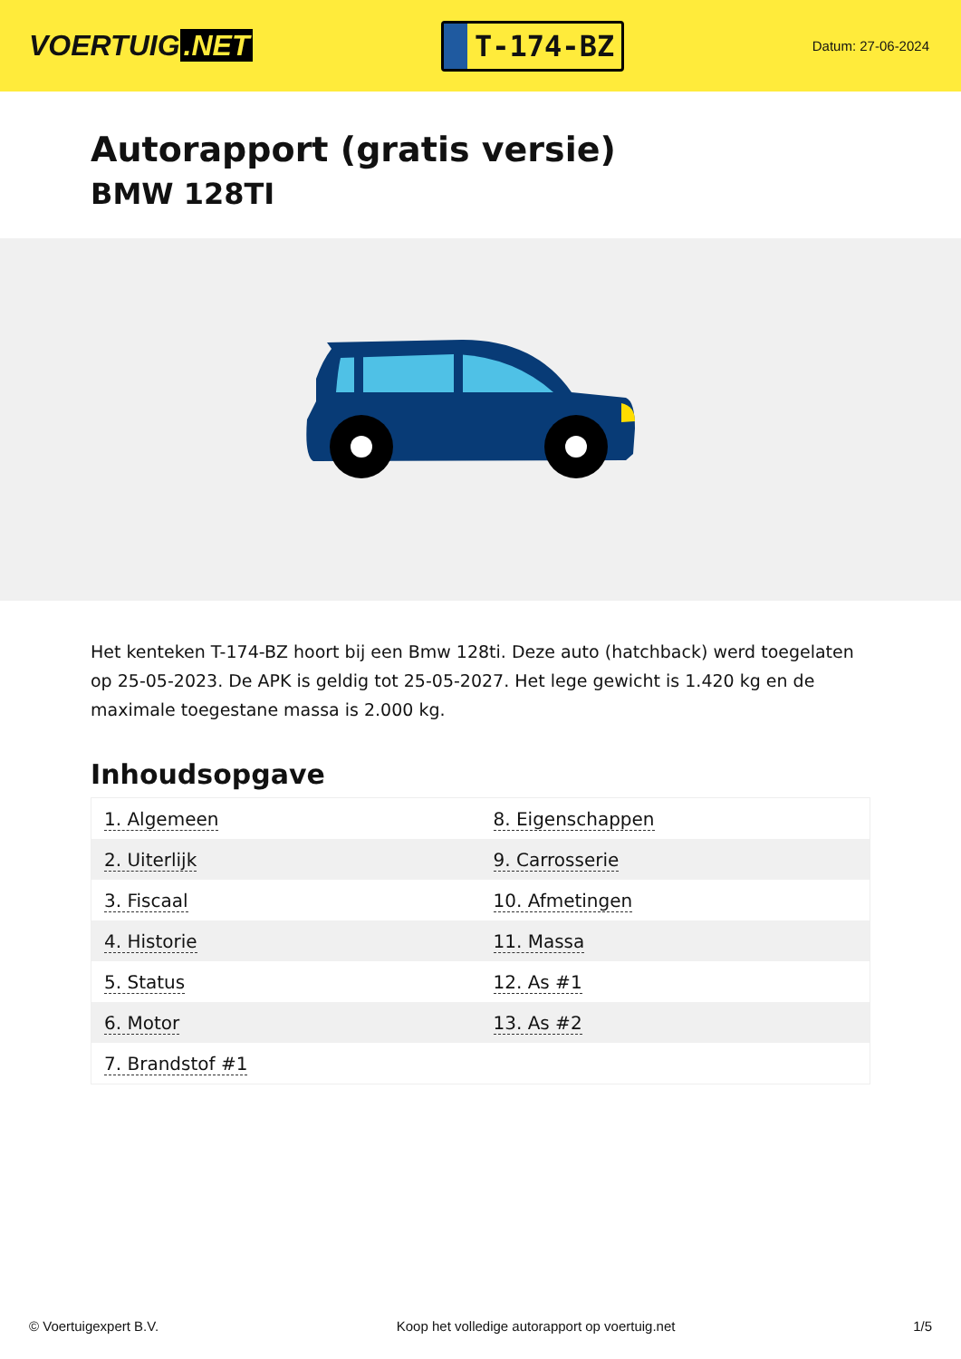VOERTUIG.NET
T-174-BZ
Datum: 27-06-2024
Autorapport (gratis versie)
BMW 128TI
Het kenteken T-174-BZ hoort bij een Bmw 128ti. Deze auto (hatchback) werd toegelaten op 25-05-2023. De APK is geldig tot 25-05-2027. Het lege gewicht is 1.420 kg en de maximale toegestane massa is 2.000 kg.
Inhoudsopgave
| 1. Algemeen | 8. Eigenschappen |
| 2. Uiterlijk | 9. Carrosserie |
| 3. Fiscaal | 10. Afmetingen |
| 4. Historie | 11. Massa |
| 5. Status | 12. As #1 |
| 6. Motor | 13. As #2 |
| 7. Brandstof #1 | |
© Voertuigexpert B.V. Koop het volledige autorapport op voertuig.net 1/5